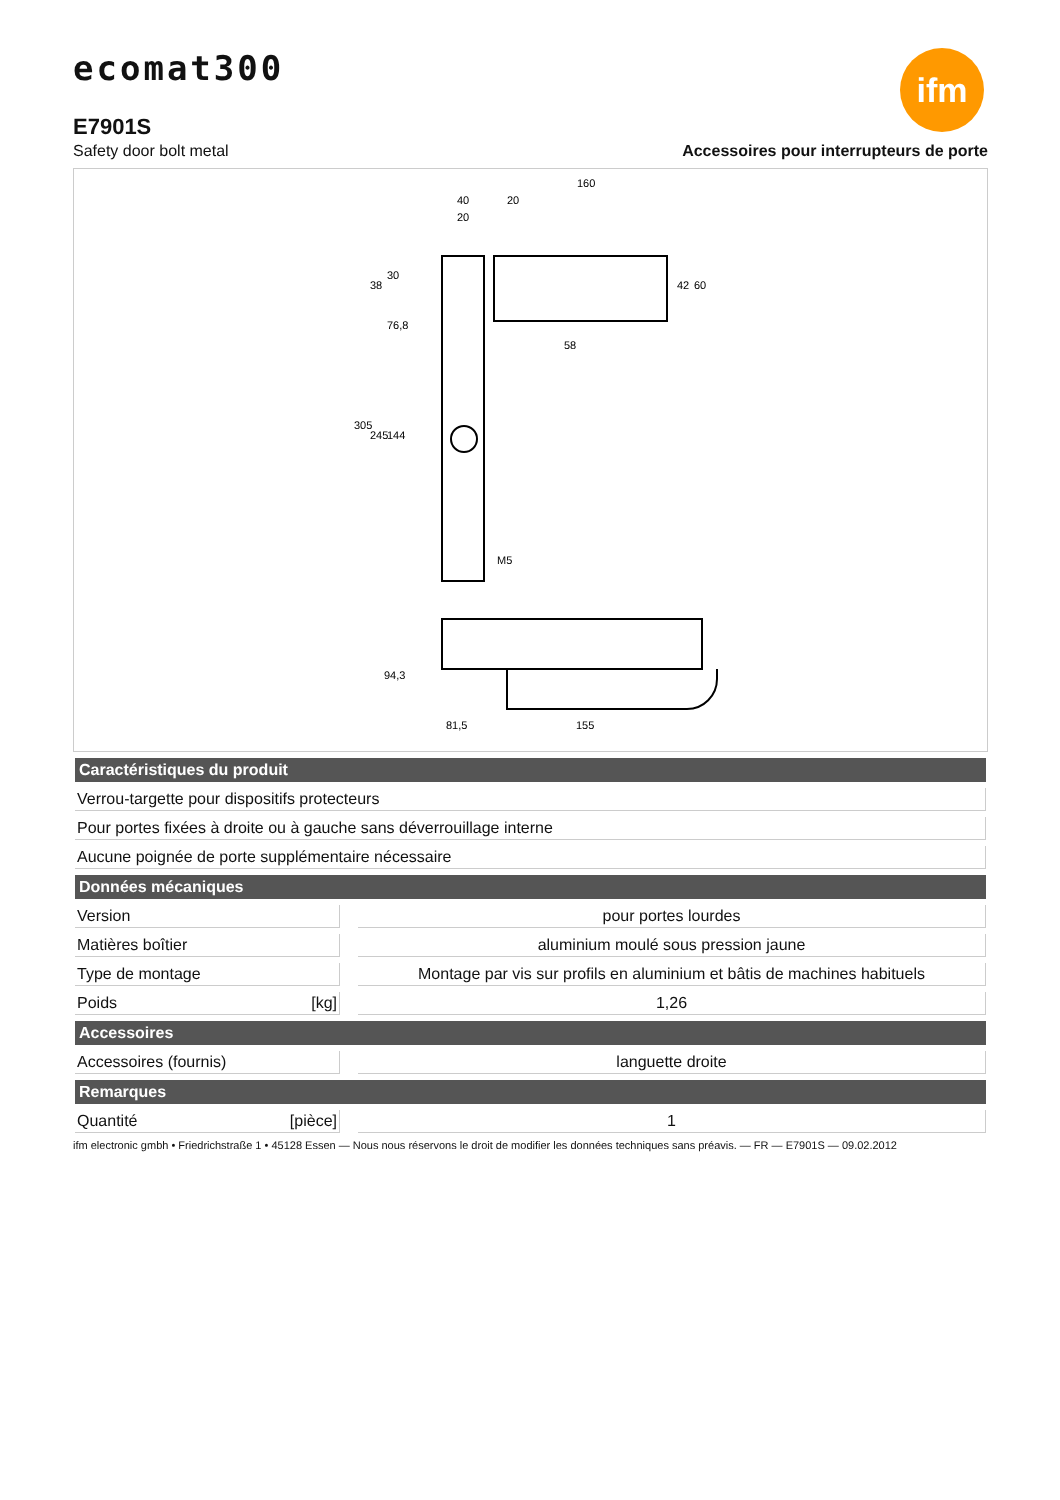ecomat300
ifm
E7901S
Safety door bolt metal Accessoires pour interrupteurs de porte
160
40
20
20
58
M5
305
245
144
76,8
38
30
42
60
94,3
81,5
155
| Caractéristiques du produit | | |
| --- | --- | --- |
| Verrou-targette pour dispositifs protecteurs | | |
| Pour portes fixées à droite ou à gauche sans déverrouillage interne | | |
| Aucune poignée de porte supplémentaire nécessaire | | |
| Données mécaniques | | |
| Version | | pour portes lourdes |
| Matières boîtier | | aluminium moulé sous pression jaune |
| Type de montage | | Montage par vis sur profils en aluminium et bâtis de machines habituels |
| Poids [kg] | | 1,26 |
| Accessoires | | |
| Accessoires (fournis) | | languette droite |
| Remarques | | |
| Quantité [pièce] | | 1 |
ifm electronic gmbh • Friedrichstraße 1 • 45128 Essen — Nous nous réservons le droit de modifier les données techniques sans préavis. — FR — E7901S — 09.02.2012